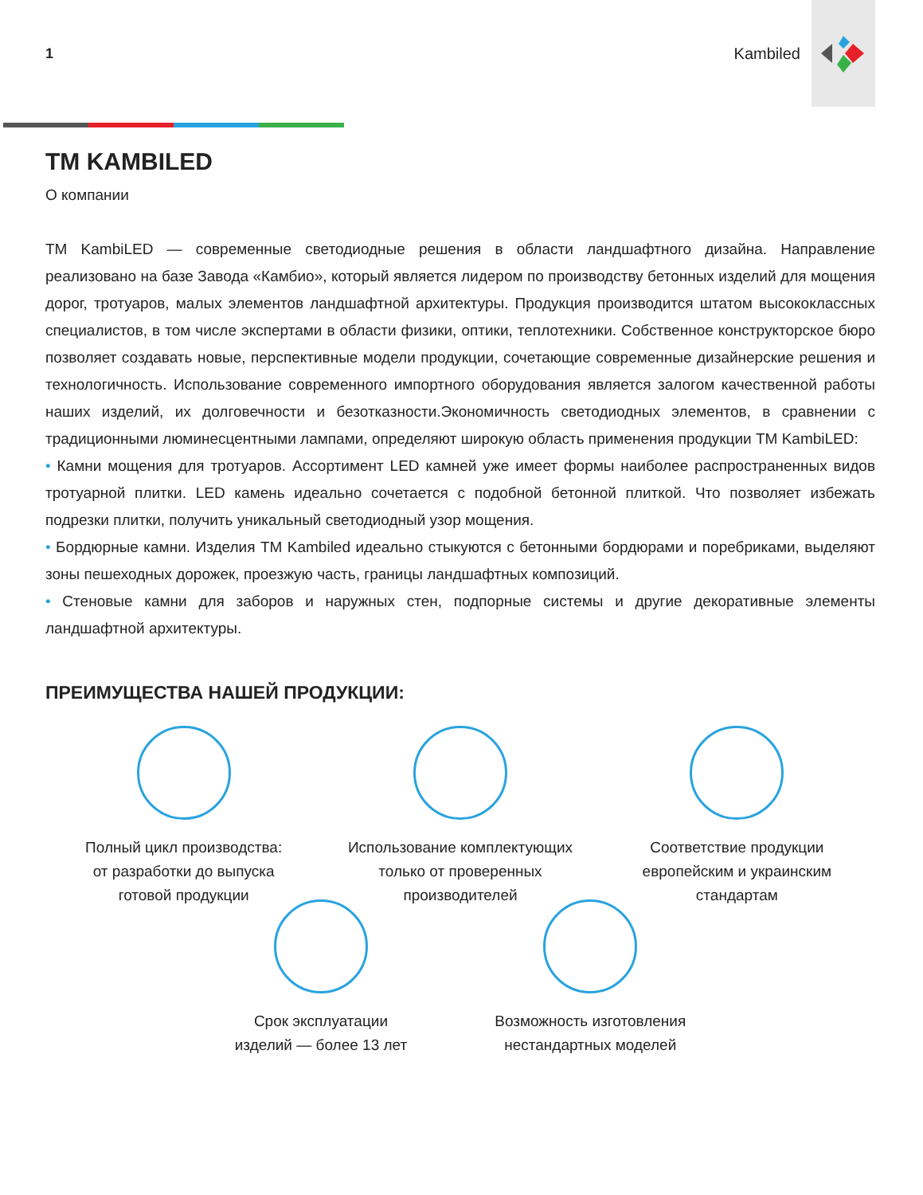1 Kambiled
ТМ KAMBILED
О компании
ТМ KambiLED — современные светодиодные решения в области ландшафтного дизайна. Направление реализовано на базе Завода «Камбио», который является лидером по производству бетонных изделий для мощения дорог, тротуаров, малых элементов ландшафтной архитектуры. Продукция производится штатом высококлассных специалистов, в том числе экспертами в области физики, оптики, теплотехники. Собственное конструкторское бюро позволяет создавать новые, перспективные модели продукции, сочетающие современные дизайнерские решения и технологичность. Использование современного импортного оборудования является залогом качественной работы наших изделий, их долговечности и безотказности.Экономичность светодиодных элементов, в сравнении с традиционными люминесцентными лампами, определяют широкую область применения продукции ТМ KambiLED:
• Камни мощения для тротуаров. Ассортимент LED камней уже имеет формы наиболее распространенных видов тротуарной плитки. LED камень идеально сочетается с подобной бетонной плиткой. Что позволяет избежать подрезки плитки, получить уникальный светодиодный узор мощения.
• Бордюрные камни. Изделия ТМ Kambiled идеально стыкуются с бетонными бордюрами и поребриками, выделяют зоны пешеходных дорожек, проезжую часть, границы ландшафтных композиций.
• Стеновые камни для заборов и наружных стен, подпорные системы и другие декоративные элементы ландшафтной архитектуры.
ПРЕИМУЩЕСТВА НАШЕЙ ПРОДУКЦИИ:
Полный цикл производства:
от разработки до выпуска
готовой продукции
Использование комплектующих
только от проверенных
производителей
Соответствие продукции
европейским и украинским
стандартам
Срок эксплуатации
изделий — более 13 лет
Возможность изготовления
нестандартных моделей